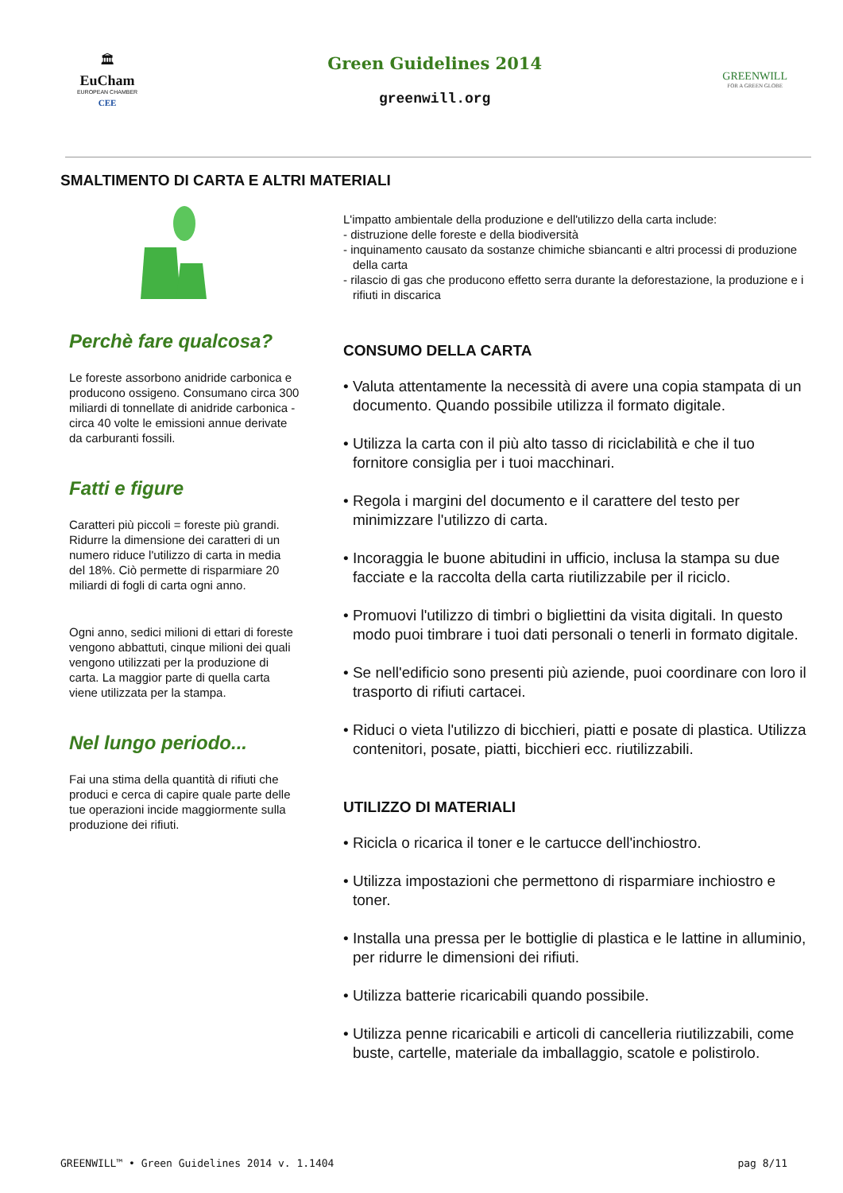🏛
EuCham
EUROPEAN CHAMBER
CEE
Green Guidelines 2014
greenwill.org
GREENWILL
FOR A GREEN GLOBE
SMALTIMENTO DI CARTA E ALTRI MATERIALI
Perchè fare qualcosa?
Le foreste assorbono anidride carbonica e producono ossigeno. Consumano circa 300 miliardi di tonnellate di anidride carbonica - circa 40 volte le emissioni annue derivate da carburanti fossili.
Fatti e figure
Caratteri più piccoli = foreste più grandi. Ridurre la dimensione dei caratteri di un numero riduce l'utilizzo di carta in media del 18%. Ciò permette di risparmiare 20 miliardi di fogli di carta ogni anno.
Ogni anno, sedici milioni di ettari di foreste vengono abbattuti, cinque milioni dei quali vengono utilizzati per la produzione di carta. La maggior parte di quella carta viene utilizzata per la stampa.
Nel lungo periodo...
Fai una stima della quantità di rifiuti che produci e cerca di capire quale parte delle tue operazioni incide maggiormente sulla produzione dei rifiuti.
L'impatto ambientale della produzione e dell'utilizzo della carta include:
- distruzione delle foreste e della biodiversità
- inquinamento causato da sostanze chimiche sbiancanti e altri processi di produzione della carta
- rilascio di gas che producono effetto serra durante la deforestazione, la produzione e i rifiuti in discarica
CONSUMO DELLA CARTA
• Valuta attentamente la necessità di avere una copia stampata di un documento. Quando possibile utilizza il formato digitale.
• Utilizza la carta con il più alto tasso di riciclabilità e che il tuo fornitore consiglia per i tuoi macchinari.
• Regola i margini del documento e il carattere del testo per minimizzare l'utilizzo di carta.
• Incoraggia le buone abitudini in ufficio, inclusa la stampa su due facciate e la raccolta della carta riutilizzabile per il riciclo.
• Promuovi l'utilizzo di timbri o bigliettini da visita digitali. In questo modo puoi timbrare i tuoi dati personali o tenerli in formato digitale.
• Se nell'edificio sono presenti più aziende, puoi coordinare con loro il trasporto di rifiuti cartacei.
• Riduci o vieta l'utilizzo di bicchieri, piatti e posate di plastica. Utilizza contenitori, posate, piatti, bicchieri ecc. riutilizzabili.
UTILIZZO DI MATERIALI
• Ricicla o ricarica il toner e le cartucce dell'inchiostro.
• Utilizza impostazioni che permettono di risparmiare inchiostro e toner.
• Installa una pressa per le bottiglie di plastica e le lattine in alluminio, per ridurre le dimensioni dei rifiuti.
• Utilizza batterie ricaricabili quando possibile.
• Utilizza penne ricaricabili e articoli di cancelleria riutilizzabili, come buste, cartelle, materiale da imballaggio, scatole e polistirolo.
GREENWILL™ • Green Guidelines 2014 v. 1.1404 pag 8/11